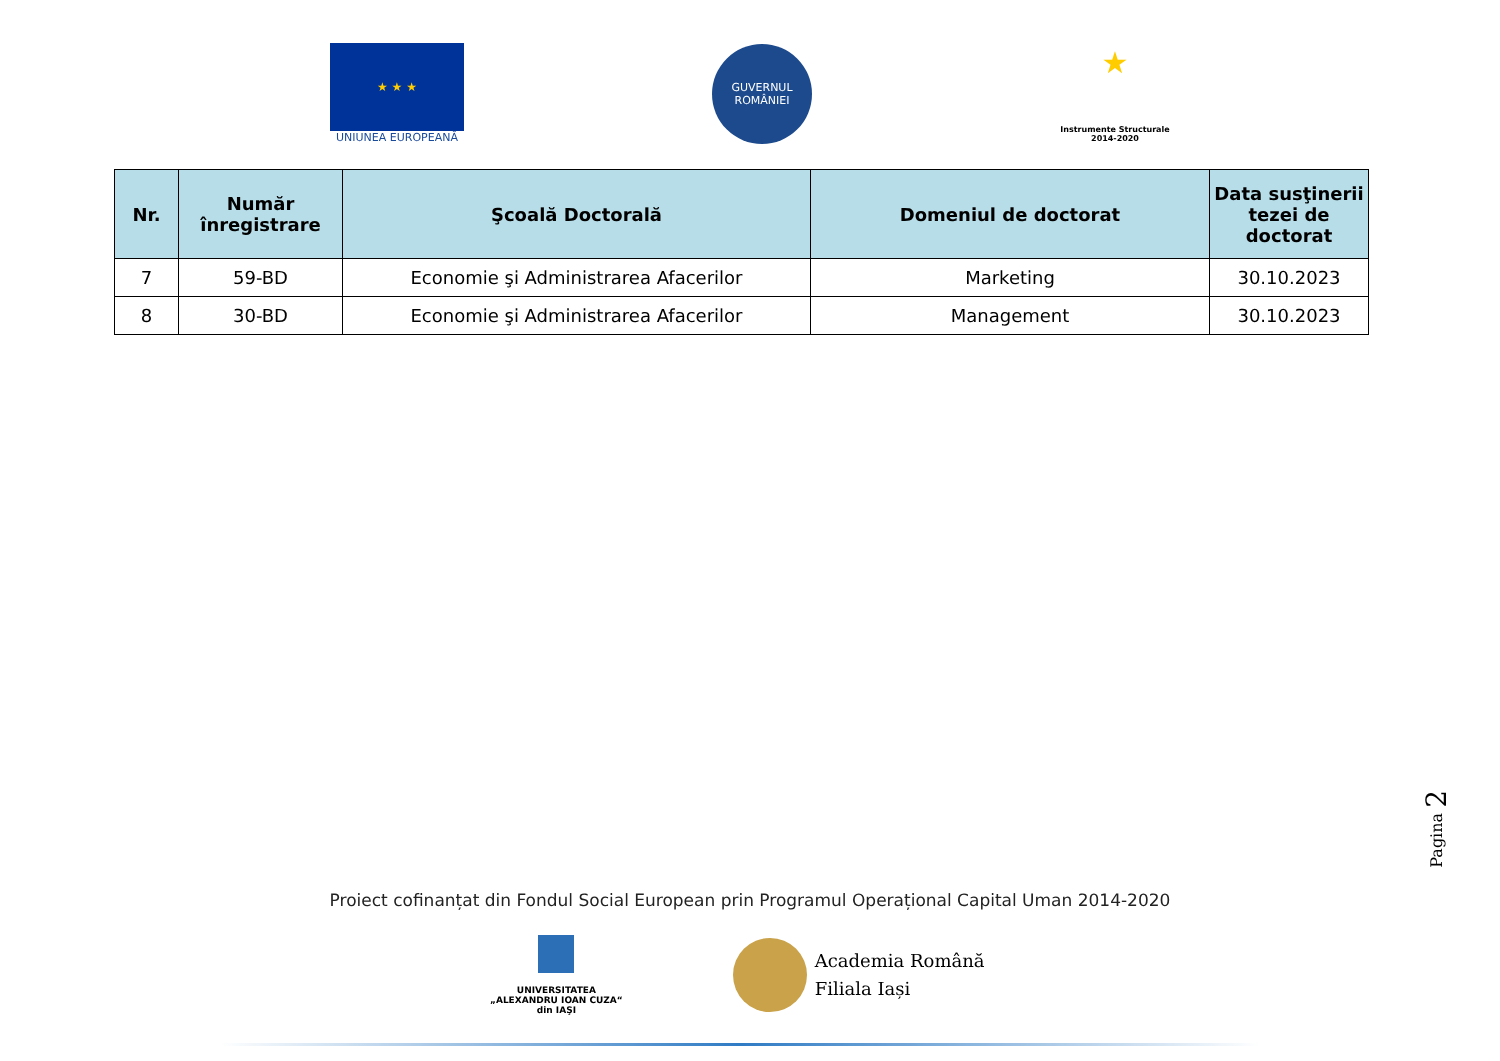★ ★ ★
UNIUNEA EUROPEANĂ
GUVERNUL
ROMÂNIEI
★
Instrumente Structurale
2014-2020
| Nr. | Număr înregistrare | Şcoală Doctorală | Domeniul de doctorat | Data susţinerii tezei de doctorat |
| --- | --- | --- | --- | --- |
| 7 | 59-BD | Economie şi Administrarea Afacerilor | Marketing | 30.10.2023 |
| 8 | 30-BD | Economie şi Administrarea Afacerilor | Management | 30.10.2023 |
Pagina 2
Proiect cofinanțat din Fondul Social European prin Programul Operațional Capital Uman 2014-2020
UNIVERSITATEA
„ALEXANDRU IOAN CUZA“
din IAŞI
Academia Română
Filiala Iași